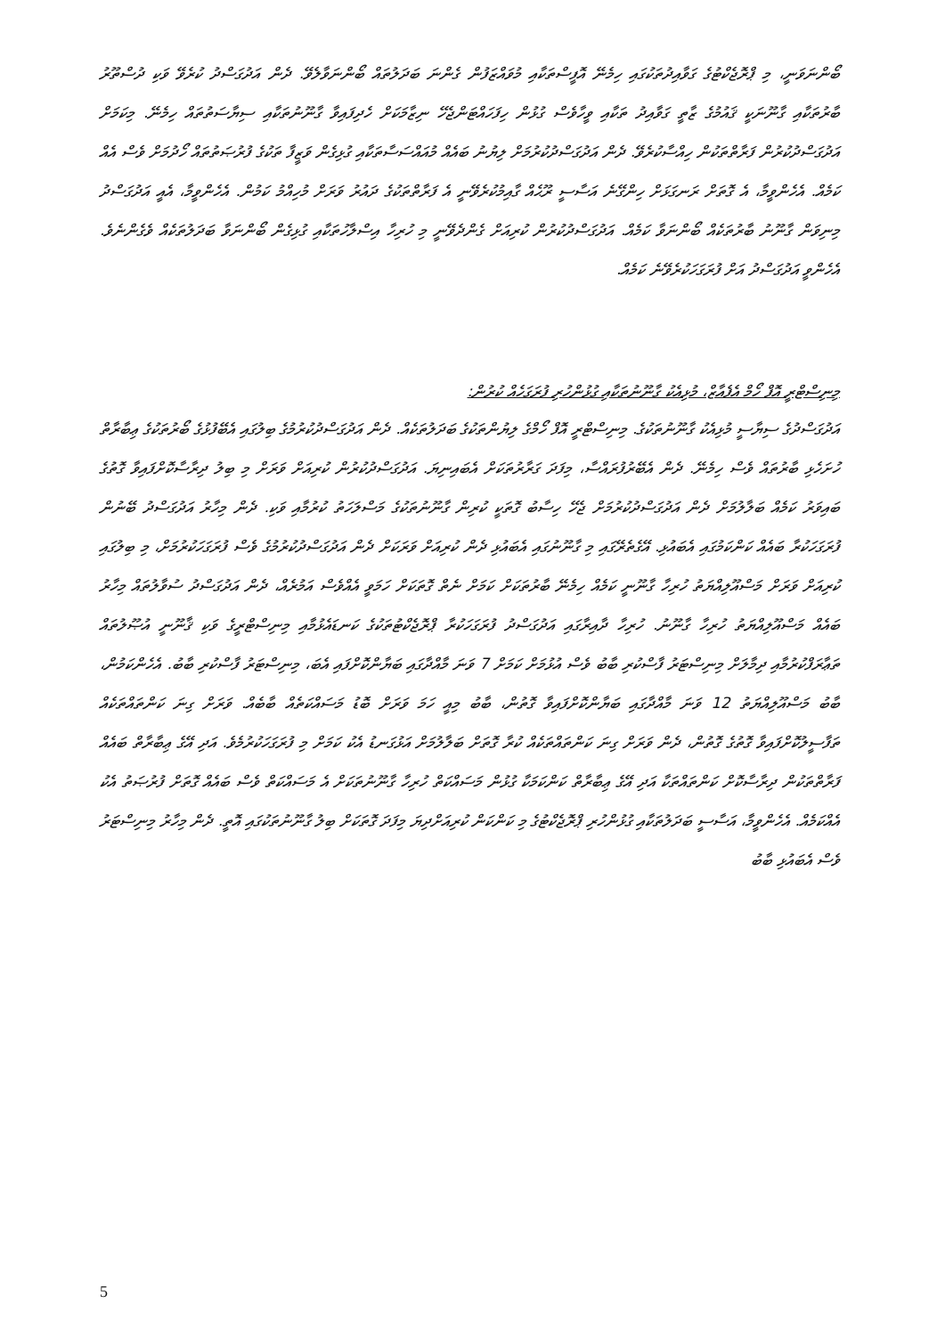ބޯންނަވަނީ، މި ޕްރޮޖެކްޓުގެ ގަވާއިދުތަކުގައި ހިމެނޭ އޮފީސްތަކާއި މުވައްޒަފުން ގެންނަ ބަދަލުތައް ބޯންނަވާލެވޭ. ދެން އަދުގަސްދު ކުރެވޭ ވަކި ދުސްތޫރު ބާރުތަކާއި ގާނޫނަކީ ޤައުމުގެ ޒާތީ ގަވާއިދު ތަކާއި ވީހާވެސް ގުޅުން ހިފަހައްޓަންޖެހޭ ނިޒާމަކަށް ހެދިފައިވާ ގާނޫނުތަކާއި ސިޔާސަތުތައް ހިމެނޭ. މިކަމަށް އަދުގަސްދުކުރުން ފަރާތްތަކުން ހިއްސާކުރެވޭ. ދެން އަދުގަސްދުކުރުމަށް ލިޔުނު ބައެއް މުއައްސަސާތަކާއި ގުޅިގެން ވަޒީފާ ތަކުގެ ފުރުޞަތުތައް ހޯދުމަށް ވެސް އެއް ކަމެއް. އެހެންވީމާ، އެ ގޮތަށް ރަނގަޅަށް ހިންގޭނެ އަސާސީ ރޫޙެއް ގާއިމުކުރެވޭނީ އެ ފަރާތްތަކުގެ ދައުރު ވަރަށް މުހިއްމު ކަމުން. އެހެންވީމާ، އެއީ އަދުގަސްދު މިނިވަން ގާނޫނު ބާރުތަކެއް ބޯންނަވާ ކަމެއް. އަދުގަސްދުކުރުން ކުރިއަށް ގެންދެވޭނީ މި ހުރިހާ އިސްލާހުތަކާއި ގުޅިގެން ބޯންނަވާ ބަދަލުތަކެއް ވެގެންނެވެ. އެހެންވީ އަދުގަސްދު އަށް ފުރަގަހަކުރެވޭނެ ކަމެއް.
މިނިސްޓްރީ އޮފް ހޯމް އެފެއާޒް، މުޅިއެކު ގާނޫނުތަކާއި ގުޅުންހުރި ފުރަގަހެއް ކުރުން:
އަދުގަސްދުގެ ސިޔާސީ މުޅިއެކު ގާނޫނުތަކުގެ. މިނިސްޓްރީ އޮފް ހޯމްގެ ލިޔުންތަކުގެ ބަދަލުތަކެއް. ދެން އަދުގަސްދުކުރުމުގެ ބިލުގައި އެބޭފުޅުގެ ބޯރުތަކުގެ ޢިބާރާތް ހުށަހެޅި ބާރުތައް ވެސް ހިމެނޭ. ދެން އެބޭރުފުރައްސާ، މިފަދަ ގަރާރުތަކަށް އެބައިނިޔަ. އަދުގަސްދުކުރުން ކުރިއަށް ވަރަށް މި ބިލު ދިރާސާކޮށްފައިވާ ގޮތުގެ ބައިވަރު ކަމެއް ބަލާލުމަށް ދެން އަދުގަސްދުކުރުމަށް ޖެހޭ ހިސާބު ގޮތަކީ ކުރިން ގާނޫނުތަކުގެ މަސްލަހަތު ކުރުމާއި ވަކި. ދެން މިހާރު އަދުގަސްދު ބޭނުން ފުރަގަހަކުރާ ބައެއް ކަންކަމުގައި އެބައުޅި. އޭގެތެރޭގައި މި ގާނޫނުގައި އެބައުޅި ދެން ކުރިއަށް ވަރަކަށް ދެން އަދުގަސްދުކުރުމުގެ ވެސް ފުރަގަހަކުރުމަށް، މި ބިލުގައި ކުރިއަށް ވަރަށް މަސްއޫލިއްޔަތު ހުރިހާ ގާނޫނީ ކަމެއް ހިމެނޭ ބާރުތަކަށް ކަމަށް ނެތް ގޮތަކަށް ހަމަވީ އެއްވެސް އަމުރެއް، ދެން އަދުގަސްދު ސުވާލުތައް މިހާރު ބައެއް މަސްއޫލިއްޔަތު ހުރިހާ ގާނޫނު. ހުރިހާ ދާއިރާގައި އަދުގަސްދު ފުރަގަހަކުރާ ޕްރޮޖެކްޓުތަކުގެ ކަނޑައެޅުމާއި މިނިސްޓްރީގެ ވަކި ޤާނޫނީ އުޞޫލުތައް ތަޢާރަފްކުރުމާއި ދިމާލަށް މިނިސްޓަރު ފާސްކުރި ބާބު ވެސް އުޅުމަށް ކަމަށް 7 ވަނަ މާއްދާގައި ބަޔާންކޮށްފައި އެބަ، މިނިސްޓަރު ފާސްކުރި ބާބު. އެހެންކަމުން، ބާބު މަސްއޫލިއްޔަތު 12 ވަނަ މާއްދާގައި ބަޔާންކޮށްފައިވާ ގޮތުން، ބާބު މިއީ ހަމަ ވަރަށް ބޮޑު މަސައްކަތެއް ބާބެއް. ވަރަށް ގިނަ ކަންތައްތަކެއް ތަފާސީލުކޮށްފައިވާ ގޮތުގެ ގޮތުން، ދެން ވަރަށް ގިނަ ކަންތައްތަކެއް ކުރާ ގޮތަށް ބަލާލުމަށް އަޅުގަނޑު އެކު ކަމަށް މި ފުރަގަހަކުރުމެވެ. އަދި އޭގެ ޢިބާރާތް ބައެއް ފަރާތްތަކުން ދިރާސާކޮށް ކަންތައްތަކާ އަދި އޭގެ ޢިބާރާތް ކަންކަމަކާ ގުޅުން މަސައްކަތް ހުރިހާ ގާނޫނުތަކަށް އެ މަސައްކަތް ވެސް ބައެއް ގޮތަށް ފުރުޞަތު އެކު އެއްކަމެއް. އެހެންވީމާ، އަސާސީ ބަދަލުތަކާއި ގުޅުންހުރި ޕްރޮޖެކްޓުގެ މި ކަންކަން ކުރިއަށްދިޔަ މިފަދަ ގޮތަކަށް ބިލު ގާނޫނުތަކުގައި އޮތީ. ދެން މިހާރު މިނިސްޓަރު ވެސް އެބައުޅި ބާބު
5